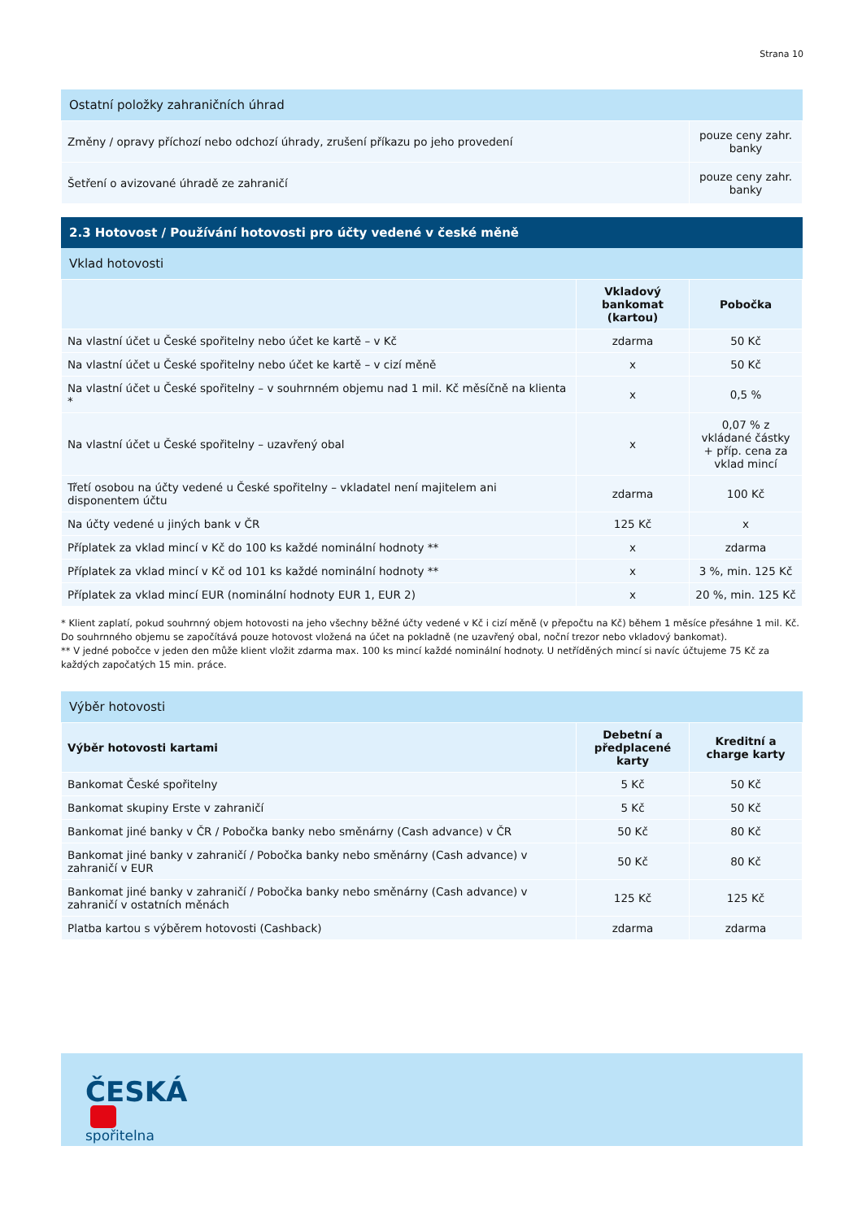Strana 10
Ostatní položky zahraničních úhrad
| Změny / opravy příchozí nebo odchozí úhrady, zrušení příkazu po jeho provedení | pouze ceny zahr. banky |
| Šetření o avizované úhradě ze zahraničí | pouze ceny zahr. banky |
2.3 Hotovost / Používání hotovosti pro účty vedené v české měně
Vklad hotovosti
| | Vkladový bankomat (kartou) | Pobočka |
| --- | --- | --- |
| Na vlastní účet u České spořitelny nebo účet ke kartě – v Kč | zdarma | 50 Kč |
| Na vlastní účet u České spořitelny nebo účet ke kartě – v cizí měně | x | 50 Kč |
| Na vlastní účet u České spořitelny – v souhrnném objemu nad 1 mil. Kč měsíčně na klienta * | x | 0,5 % |
| Na vlastní účet u České spořitelny – uzavřený obal | x | 0,07 % z vkládané částky + příp. cena za vklad mincí |
| Třetí osobou na účty vedené u České spořitelny – vkladatel není majitelem ani disponentem účtu | zdarma | 100 Kč |
| Na účty vedené u jiných bank v ČR | 125 Kč | x |
| Příplatek za vklad mincí v Kč do 100 ks každé nominální hodnoty ** | x | zdarma |
| Příplatek za vklad mincí v Kč od 101 ks každé nominální hodnoty ** | x | 3 %, min. 125 Kč |
| Příplatek za vklad mincí EUR (nominální hodnoty EUR 1, EUR 2) | x | 20 %, min. 125 Kč |
* Klient zaplatí, pokud souhrnný objem hotovosti na jeho všechny běžné účty vedené v Kč i cizí měně (v přepočtu na Kč) během 1 měsíce přesáhne 1 mil. Kč. Do souhrnného objemu se započítává pouze hotovost vložená na účet na pokladně (ne uzavřený obal, noční trezor nebo vkladový bankomat).
** V jedné pobočce v jeden den může klient vložit zdarma max. 100 ks mincí každé nominální hodnoty. U netříděných mincí si navíc účtujeme 75 Kč za každých započatých 15 min. práce.
Výběr hotovosti
| Výběr hotovosti kartami | Debetní a předplacené karty | Kreditní a charge karty |
| --- | --- | --- |
| Bankomat České spořitelny | 5 Kč | 50 Kč |
| Bankomat skupiny Erste v zahraničí | 5 Kč | 50 Kč |
| Bankomat jiné banky v ČR / Pobočka banky nebo směnárny (Cash advance) v ČR | 50 Kč | 80 Kč |
| Bankomat jiné banky v zahraničí / Pobočka banky nebo směnárny (Cash advance) v zahraničí v EUR | 50 Kč | 80 Kč |
| Bankomat jiné banky v zahraničí / Pobočka banky nebo směnárny (Cash advance) v zahraničí v ostatních měnách | 125 Kč | 125 Kč |
| Platba kartou s výběrem hotovosti (Cashback) | zdarma | zdarma |
ČESKÁ
spořitelna